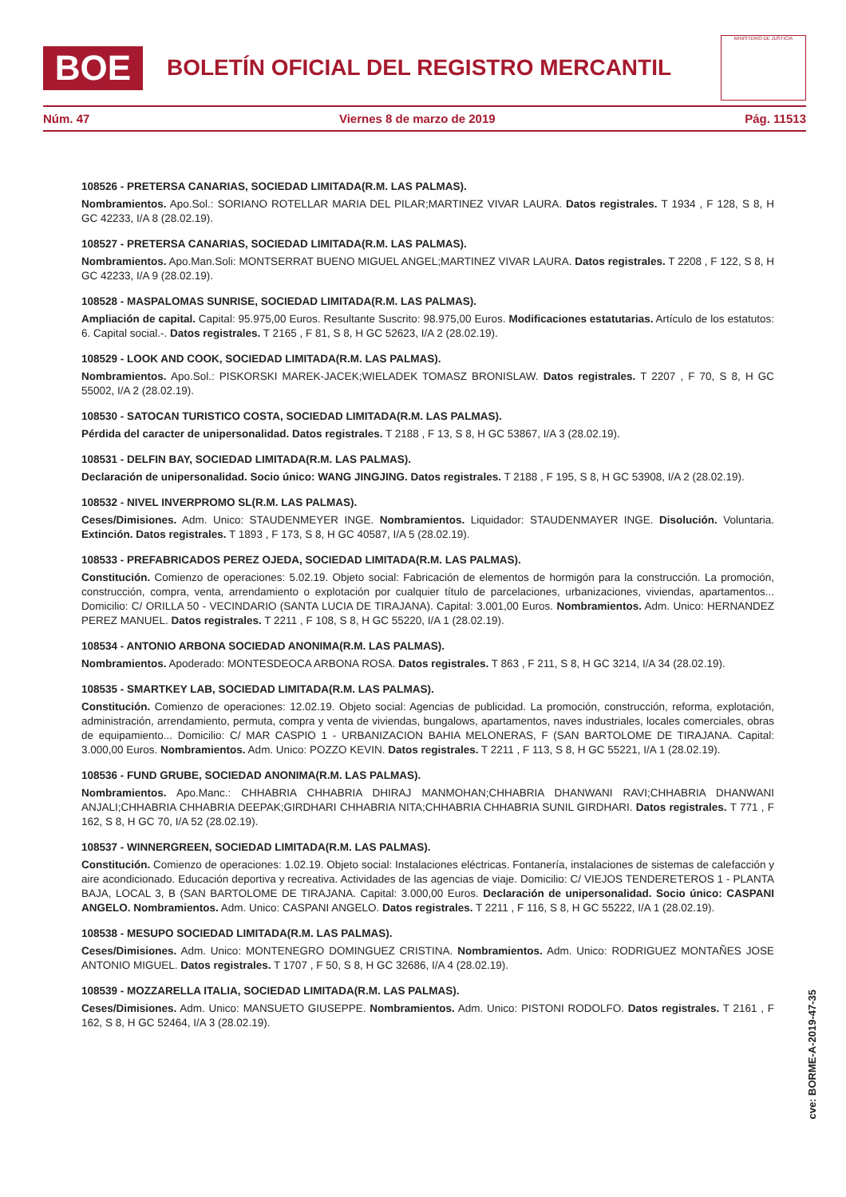BOE
BOLETÍN OFICIAL DEL REGISTRO MERCANTIL
MINISTERIO DE JUSTICIA
Núm. 47 Viernes 8 de marzo de 2019 Pág. 11513
108526 - PRETERSA CANARIAS, SOCIEDAD LIMITADA(R.M. LAS PALMAS).
Nombramientos. Apo.Sol.: SORIANO ROTELLAR MARIA DEL PILAR;MARTINEZ VIVAR LAURA. Datos registrales. T 1934 , F 128, S 8, H GC 42233, I/A 8 (28.02.19).
108527 - PRETERSA CANARIAS, SOCIEDAD LIMITADA(R.M. LAS PALMAS).
Nombramientos. Apo.Man.Soli: MONTSERRAT BUENO MIGUEL ANGEL;MARTINEZ VIVAR LAURA. Datos registrales. T 2208 , F 122, S 8, H GC 42233, I/A 9 (28.02.19).
108528 - MASPALOMAS SUNRISE, SOCIEDAD LIMITADA(R.M. LAS PALMAS).
Ampliación de capital. Capital: 95.975,00 Euros. Resultante Suscrito: 98.975,00 Euros. Modificaciones estatutarias. Artículo de los estatutos: 6. Capital social.-. Datos registrales. T 2165 , F 81, S 8, H GC 52623, I/A 2 (28.02.19).
108529 - LOOK AND COOK, SOCIEDAD LIMITADA(R.M. LAS PALMAS).
Nombramientos. Apo.Sol.: PISKORSKI MAREK-JACEK;WIELADEK TOMASZ BRONISLAW. Datos registrales. T 2207 , F 70, S 8, H GC 55002, I/A 2 (28.02.19).
108530 - SATOCAN TURISTICO COSTA, SOCIEDAD LIMITADA(R.M. LAS PALMAS).
Pérdida del caracter de unipersonalidad. Datos registrales. T 2188 , F 13, S 8, H GC 53867, I/A 3 (28.02.19).
108531 - DELFIN BAY, SOCIEDAD LIMITADA(R.M. LAS PALMAS).
Declaración de unipersonalidad. Socio único: WANG JINGJING. Datos registrales. T 2188 , F 195, S 8, H GC 53908, I/A 2 (28.02.19).
108532 - NIVEL INVERPROMO SL(R.M. LAS PALMAS).
Ceses/Dimisiones. Adm. Unico: STAUDENMEYER INGE. Nombramientos. Liquidador: STAUDENMAYER INGE. Disolución. Voluntaria. Extinción. Datos registrales. T 1893 , F 173, S 8, H GC 40587, I/A 5 (28.02.19).
108533 - PREFABRICADOS PEREZ OJEDA, SOCIEDAD LIMITADA(R.M. LAS PALMAS).
Constitución. Comienzo de operaciones: 5.02.19. Objeto social: Fabricación de elementos de hormigón para la construcción. La promoción, construcción, compra, venta, arrendamiento o explotación por cualquier título de parcelaciones, urbanizaciones, viviendas, apartamentos... Domicilio: C/ ORILLA 50 - VECINDARIO (SANTA LUCIA DE TIRAJANA). Capital: 3.001,00 Euros. Nombramientos. Adm. Unico: HERNANDEZ PEREZ MANUEL. Datos registrales. T 2211 , F 108, S 8, H GC 55220, I/A 1 (28.02.19).
108534 - ANTONIO ARBONA SOCIEDAD ANONIMA(R.M. LAS PALMAS).
Nombramientos. Apoderado: MONTESDEOCA ARBONA ROSA. Datos registrales. T 863 , F 211, S 8, H GC 3214, I/A 34 (28.02.19).
108535 - SMARTKEY LAB, SOCIEDAD LIMITADA(R.M. LAS PALMAS).
Constitución. Comienzo de operaciones: 12.02.19. Objeto social: Agencias de publicidad. La promoción, construcción, reforma, explotación, administración, arrendamiento, permuta, compra y venta de viviendas, bungalows, apartamentos, naves industriales, locales comerciales, obras de equipamiento... Domicilio: C/ MAR CASPIO 1 - URBANIZACION BAHIA MELONERAS, F (SAN BARTOLOME DE TIRAJANA. Capital: 3.000,00 Euros. Nombramientos. Adm. Unico: POZZO KEVIN. Datos registrales. T 2211 , F 113, S 8, H GC 55221, I/A 1 (28.02.19).
108536 - FUND GRUBE, SOCIEDAD ANONIMA(R.M. LAS PALMAS).
Nombramientos. Apo.Manc.: CHHABRIA CHHABRIA DHIRAJ MANMOHAN;CHHABRIA DHANWANI RAVI;CHHABRIA DHANWANI ANJALI;CHHABRIA CHHABRIA DEEPAK;GIRDHARI CHHABRIA NITA;CHHABRIA CHHABRIA SUNIL GIRDHARI. Datos registrales. T 771 , F 162, S 8, H GC 70, I/A 52 (28.02.19).
108537 - WINNERGREEN, SOCIEDAD LIMITADA(R.M. LAS PALMAS).
Constitución. Comienzo de operaciones: 1.02.19. Objeto social: Instalaciones eléctricas. Fontanería, instalaciones de sistemas de calefacción y aire acondicionado. Educación deportiva y recreativa. Actividades de las agencias de viaje. Domicilio: C/ VIEJOS TENDERETEROS 1 - PLANTA BAJA, LOCAL 3, B (SAN BARTOLOME DE TIRAJANA. Capital: 3.000,00 Euros. Declaración de unipersonalidad. Socio único: CASPANI ANGELO. Nombramientos. Adm. Unico: CASPANI ANGELO. Datos registrales. T 2211 , F 116, S 8, H GC 55222, I/A 1 (28.02.19).
108538 - MESUPO SOCIEDAD LIMITADA(R.M. LAS PALMAS).
Ceses/Dimisiones. Adm. Unico: MONTENEGRO DOMINGUEZ CRISTINA. Nombramientos. Adm. Unico: RODRIGUEZ MONTAÑES JOSE ANTONIO MIGUEL. Datos registrales. T 1707 , F 50, S 8, H GC 32686, I/A 4 (28.02.19).
108539 - MOZZARELLA ITALIA, SOCIEDAD LIMITADA(R.M. LAS PALMAS).
Ceses/Dimisiones. Adm. Unico: MANSUETO GIUSEPPE. Nombramientos. Adm. Unico: PISTONI RODOLFO. Datos registrales. T 2161 , F 162, S 8, H GC 52464, I/A 3 (28.02.19).
cve: BORME-A-2019-47-35